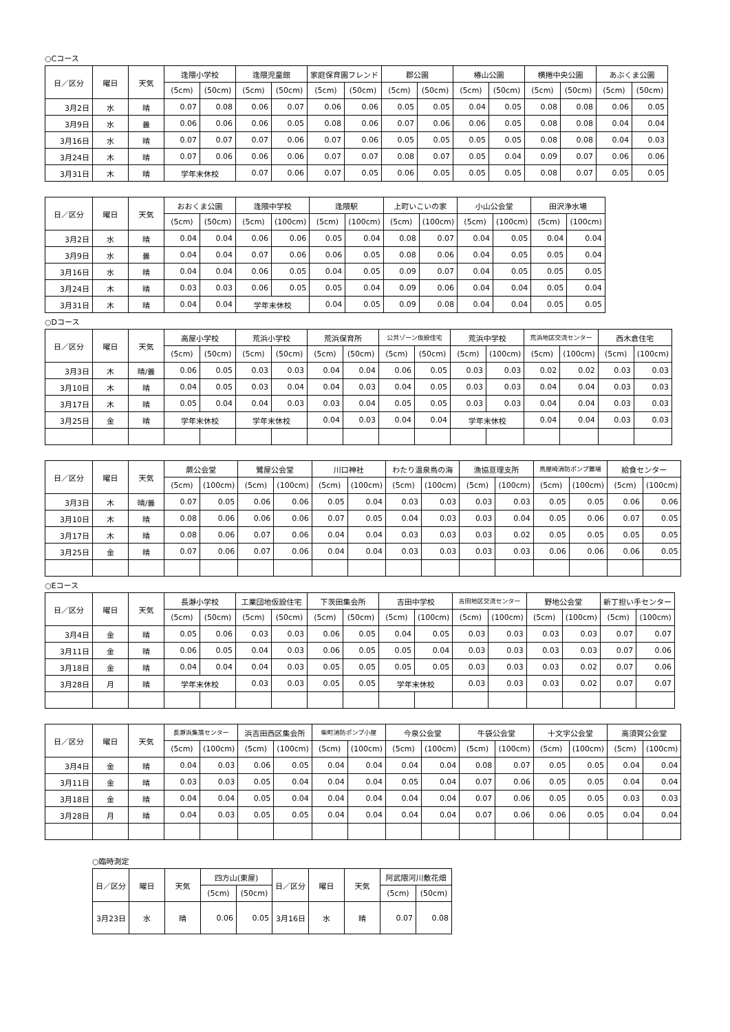○Cコース
| 日／区分 | 曜日 | 天気 | 逢隈小学校 | | 逢隈児童館 | | 家庭保育園フレンド | | 郡公園 | | 椿山公園 | | 横捲中央公園 | | あぶくま公園 | |
| --- | --- | --- | --- | --- | --- | --- | --- | --- | --- | --- | --- | --- | --- | --- | --- | --- |
| | | | (5cm) | (50cm) | (5cm) | (50cm) | (5cm) | (50cm) | (5cm) | (50cm) | (5cm) | (50cm) | (5cm) | (50cm) | (5cm) | (50cm) |
| 3月2日 | 水 | 晴 | 0.07 | 0.08 | 0.06 | 0.07 | 0.06 | 0.06 | 0.05 | 0.05 | 0.04 | 0.05 | 0.08 | 0.08 | 0.06 | 0.05 |
| 3月9日 | 水 | 曇 | 0.06 | 0.06 | 0.06 | 0.05 | 0.08 | 0.06 | 0.07 | 0.06 | 0.06 | 0.05 | 0.08 | 0.08 | 0.04 | 0.04 |
| 3月16日 | 水 | 晴 | 0.07 | 0.07 | 0.07 | 0.06 | 0.07 | 0.06 | 0.05 | 0.05 | 0.05 | 0.05 | 0.08 | 0.08 | 0.04 | 0.03 |
| 3月24日 | 木 | 晴 | 0.07 | 0.06 | 0.06 | 0.06 | 0.07 | 0.07 | 0.08 | 0.07 | 0.05 | 0.04 | 0.09 | 0.07 | 0.06 | 0.06 |
| 3月31日 | 木 | 晴 | 学年末休校 | | 0.07 | 0.06 | 0.07 | 0.05 | 0.06 | 0.05 | 0.05 | 0.05 | 0.08 | 0.07 | 0.05 | 0.05 |
| 日／区分 | 曜日 | 天気 | おおくま公園 | | 逢隈中学校 | | 逢隈駅 | | 上町いこいの家 | | 小山公会堂 | | 田沢浄水場 | |
| --- | --- | --- | --- | --- | --- | --- | --- | --- | --- | --- | --- | --- | --- | --- |
| | | | (5cm) | (50cm) | (5cm) | (100cm) | (5cm) | (100cm) | (5cm) | (100cm) | (5cm) | (100cm) | (5cm) | (100cm) |
| 3月2日 | 水 | 晴 | 0.04 | 0.04 | 0.06 | 0.06 | 0.05 | 0.04 | 0.08 | 0.07 | 0.04 | 0.05 | 0.04 | 0.04 |
| 3月9日 | 水 | 曇 | 0.04 | 0.04 | 0.07 | 0.06 | 0.06 | 0.05 | 0.08 | 0.06 | 0.04 | 0.05 | 0.05 | 0.04 |
| 3月16日 | 水 | 晴 | 0.04 | 0.04 | 0.06 | 0.05 | 0.04 | 0.05 | 0.09 | 0.07 | 0.04 | 0.05 | 0.05 | 0.05 |
| 3月24日 | 木 | 晴 | 0.03 | 0.03 | 0.06 | 0.05 | 0.05 | 0.04 | 0.09 | 0.06 | 0.04 | 0.04 | 0.05 | 0.04 |
| 3月31日 | 木 | 晴 | 0.04 | 0.04 | 学年末休校 | | 0.04 | 0.05 | 0.09 | 0.08 | 0.04 | 0.04 | 0.05 | 0.05 |
○Dコース
| 日／区分 | 曜日 | 天気 | 高屋小学校 | | 荒浜小学校 | | 荒浜保育所 | | 公共ゾーン仮設住宅 | | 荒浜中学校 | | 荒浜地区交流センター | | 西木倉住宅 | |
| --- | --- | --- | --- | --- | --- | --- | --- | --- | --- | --- | --- | --- | --- | --- | --- | --- |
| | | | (5cm) | (50cm) | (5cm) | (50cm) | (5cm) | (50cm) | (5cm) | (50cm) | (5cm) | (100cm) | (5cm) | (100cm) | (5cm) | (100cm) |
| 3月3日 | 木 | 晴/曇 | 0.06 | 0.05 | 0.03 | 0.03 | 0.04 | 0.04 | 0.06 | 0.05 | 0.03 | 0.03 | 0.02 | 0.02 | 0.03 | 0.03 |
| 3月10日 | 木 | 晴 | 0.04 | 0.05 | 0.03 | 0.04 | 0.04 | 0.03 | 0.04 | 0.05 | 0.03 | 0.03 | 0.04 | 0.04 | 0.03 | 0.03 |
| 3月17日 | 木 | 晴 | 0.05 | 0.04 | 0.04 | 0.03 | 0.03 | 0.04 | 0.05 | 0.05 | 0.03 | 0.03 | 0.04 | 0.04 | 0.03 | 0.03 |
| 3月25日 | 金 | 晴 | 学年末休校 | | 学年末休校 | | 0.04 | 0.03 | 0.04 | 0.04 | 学年末休校 | | 0.04 | 0.04 | 0.03 | 0.03 |
| 日／区分 | 曜日 | 天気 | 蕨公会堂 | | 鷺屋公会堂 | | 川口神社 | | わたり温泉鳥の海 | | 漁協亘理支所 | | 鳥屋崎消防ポンプ置場 | | 給食センター | |
| --- | --- | --- | --- | --- | --- | --- | --- | --- | --- | --- | --- | --- | --- | --- | --- | --- |
| | | | (5cm) | (100cm) | (5cm) | (100cm) | (5cm) | (100cm) | (5cm) | (100cm) | (5cm) | (100cm) | (5cm) | (100cm) | (5cm) | (100cm) |
| 3月3日 | 木 | 晴/曇 | 0.07 | 0.05 | 0.06 | 0.06 | 0.05 | 0.04 | 0.03 | 0.03 | 0.03 | 0.03 | 0.05 | 0.05 | 0.06 | 0.06 |
| 3月10日 | 木 | 晴 | 0.08 | 0.06 | 0.06 | 0.06 | 0.07 | 0.05 | 0.04 | 0.03 | 0.03 | 0.04 | 0.05 | 0.06 | 0.07 | 0.05 |
| 3月17日 | 木 | 晴 | 0.08 | 0.06 | 0.07 | 0.06 | 0.04 | 0.04 | 0.03 | 0.03 | 0.03 | 0.02 | 0.05 | 0.05 | 0.05 | 0.05 |
| 3月25日 | 金 | 晴 | 0.07 | 0.06 | 0.07 | 0.06 | 0.04 | 0.04 | 0.03 | 0.03 | 0.03 | 0.03 | 0.06 | 0.06 | 0.06 | 0.05 |
○Eコース
| 日／区分 | 曜日 | 天気 | 長瀞小学校 | | 工業団地仮設住宅 | | 下茨田集会所 | | 吉田中学校 | | 吉田地区交流センター | | 野地公会堂 | | 新丁担い手センター | |
| --- | --- | --- | --- | --- | --- | --- | --- | --- | --- | --- | --- | --- | --- | --- | --- | --- |
| | | | (5cm) | (50cm) | (5cm) | (50cm) | (5cm) | (50cm) | (5cm) | (100cm) | (5cm) | (100cm) | (5cm) | (100cm) | (5cm) | (100cm) |
| 3月4日 | 金 | 晴 | 0.05 | 0.06 | 0.03 | 0.03 | 0.06 | 0.05 | 0.04 | 0.05 | 0.03 | 0.03 | 0.03 | 0.03 | 0.07 | 0.07 |
| 3月11日 | 金 | 晴 | 0.06 | 0.05 | 0.04 | 0.03 | 0.06 | 0.05 | 0.05 | 0.04 | 0.03 | 0.03 | 0.03 | 0.03 | 0.07 | 0.06 |
| 3月18日 | 金 | 晴 | 0.04 | 0.04 | 0.04 | 0.03 | 0.05 | 0.05 | 0.05 | 0.05 | 0.03 | 0.03 | 0.03 | 0.02 | 0.07 | 0.06 |
| 3月28日 | 月 | 晴 | 学年末休校 | | 0.03 | 0.03 | 0.05 | 0.05 | 学年末休校 | | 0.03 | 0.03 | 0.03 | 0.02 | 0.07 | 0.07 |
| 日／区分 | 曜日 | 天気 | 長瀞浜集落センター | | 浜吉田西区集会所 | | 柴町消防ポンプ小屋 | | 今泉公会堂 | | 牛袋公会堂 | | 十文字公会堂 | | 高須賀公会堂 | |
| --- | --- | --- | --- | --- | --- | --- | --- | --- | --- | --- | --- | --- | --- | --- | --- | --- |
| | | | (5cm) | (100cm) | (5cm) | (100cm) | (5cm) | (100cm) | (5cm) | (100cm) | (5cm) | (100cm) | (5cm) | (100cm) | (5cm) | (100cm) |
| 3月4日 | 金 | 晴 | 0.04 | 0.03 | 0.06 | 0.05 | 0.04 | 0.04 | 0.04 | 0.04 | 0.08 | 0.07 | 0.05 | 0.05 | 0.04 | 0.04 |
| 3月11日 | 金 | 晴 | 0.03 | 0.03 | 0.05 | 0.04 | 0.04 | 0.04 | 0.05 | 0.04 | 0.07 | 0.06 | 0.05 | 0.05 | 0.04 | 0.04 |
| 3月18日 | 金 | 晴 | 0.04 | 0.04 | 0.05 | 0.04 | 0.04 | 0.04 | 0.04 | 0.04 | 0.07 | 0.06 | 0.05 | 0.05 | 0.03 | 0.03 |
| 3月28日 | 月 | 晴 | 0.04 | 0.03 | 0.05 | 0.05 | 0.04 | 0.04 | 0.04 | 0.04 | 0.07 | 0.06 | 0.06 | 0.05 | 0.04 | 0.04 |
○臨時測定
| 日／区分 | 曜日 | 天気 | 四方山(東屋) | | 日／区分 | 曜日 | 天気 | 阿武隈河川敷花畑 | |
| --- | --- | --- | --- | --- | --- | --- | --- | --- | --- |
| | | | (5cm) | (50cm) | | | | (5cm) | (50cm) |
| 3月23日 | 水 | 晴 | 0.06 | 0.05 | 3月16日 | 水 | 晴 | 0.07 | 0.08 |